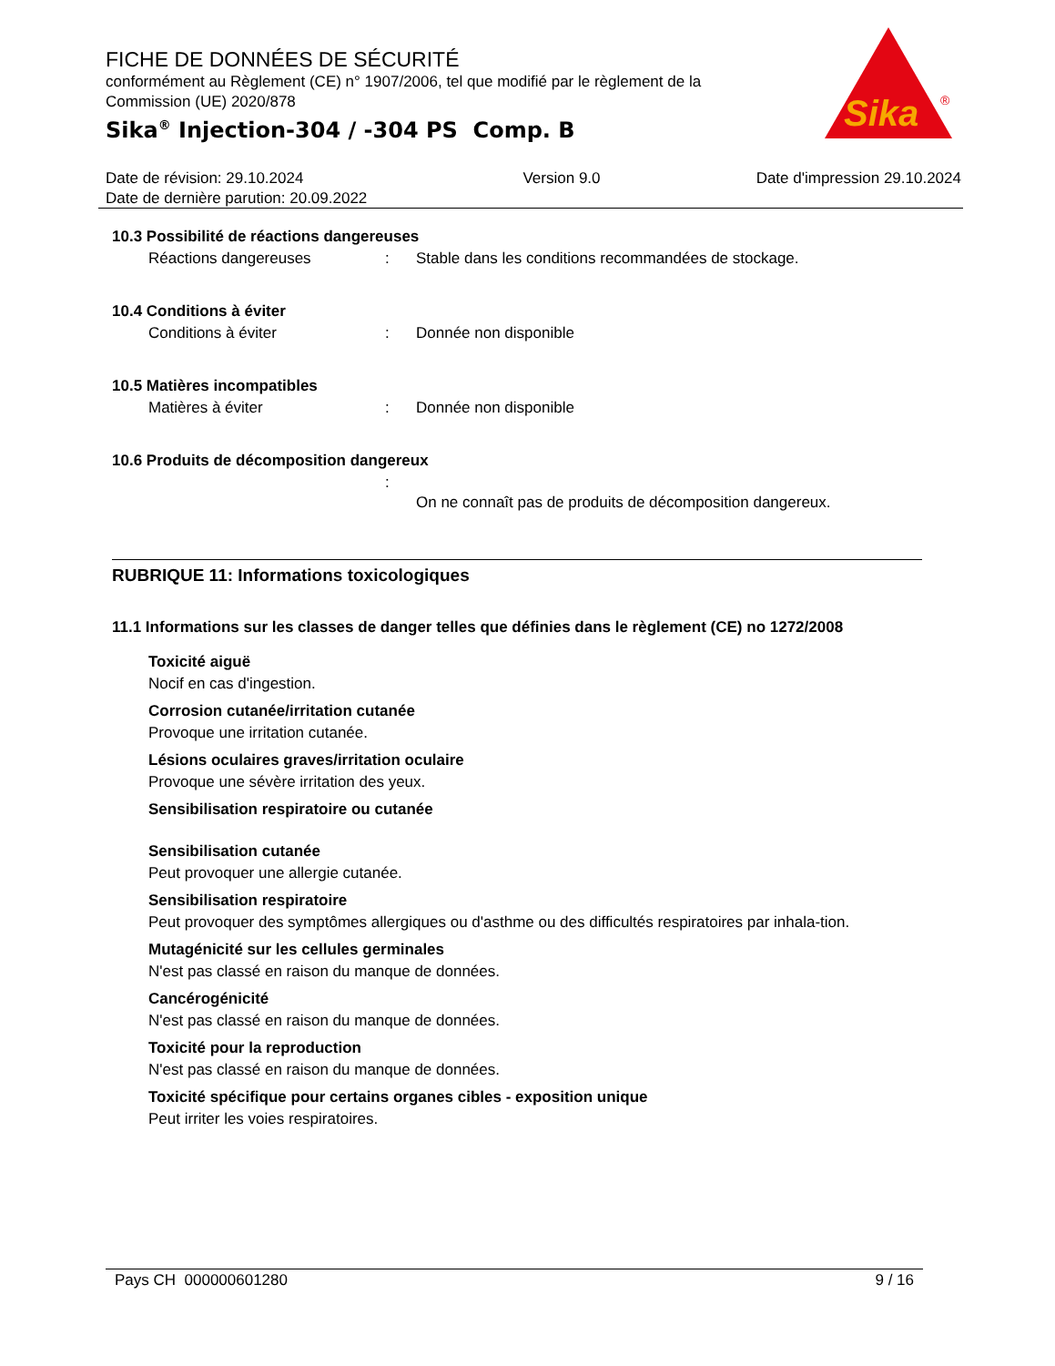FICHE DE DONNÉES DE SÉCURITÉ
conformément au Règlement (CE) n° 1907/2006, tel que modifié par le règlement de la Commission (UE) 2020/878
Sika<sup>®</sup> Injection-304 / -304 PS Comp. B
Sika
®
Date de révision: 29.10.2024
Date de dernière parution: 20.09.2022
Version 9.0 Date d'impression 29.10.2024
10.3 Possibilité de réactions dangereuses
Réactions dangereuses: Stable dans les conditions recommandées de stockage.
10.4 Conditions à éviter
Conditions à éviter: Donnée non disponible
10.5 Matières incompatibles
Matières à éviter: Donnée non disponible
10.6 Produits de décomposition dangereux
: On ne connaît pas de produits de décomposition dangereux.
RUBRIQUE 11: Informations toxicologiques
11.1 Informations sur les classes de danger telles que définies dans le règlement (CE) no 1272/2008
Toxicité aiguë
Nocif en cas d'ingestion.
Corrosion cutanée/irritation cutanée
Provoque une irritation cutanée.
Lésions oculaires graves/irritation oculaire
Provoque une sévère irritation des yeux.
Sensibilisation respiratoire ou cutanée
Sensibilisation cutanée
Peut provoquer une allergie cutanée.
Sensibilisation respiratoire
Peut provoquer des symptômes allergiques ou d'asthme ou des difficultés respiratoires par inhala-tion.
Mutagénicité sur les cellules germinales
N'est pas classé en raison du manque de données.
Cancérogénicité
N'est pas classé en raison du manque de données.
Toxicité pour la reproduction
N'est pas classé en raison du manque de données.
Toxicité spécifique pour certains organes cibles - exposition unique
Peut irriter les voies respiratoires.
Pays CH 000000601280 9 / 16